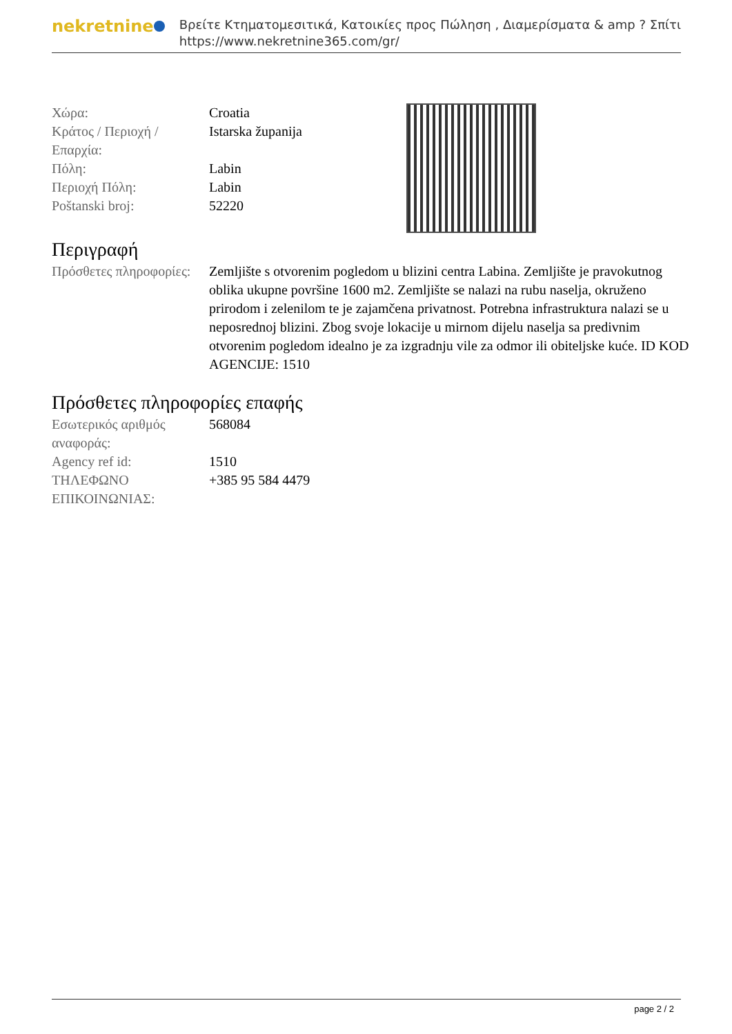nekretnine
Βρείτε Κτηματομεσιτικά, Κατοικίες προς Πώληση , Διαμερίσματα & amp ? Σπίτι
https://www.nekretnine365.com/gr/
| Χώρα: | Croatia |
| Κράτος / Περιοχή / Επαρχία: | Istarska županija |
| Πόλη: | Labin |
| Περιοχή Πόλη: | Labin |
| Poštanski broj: | 52220 |
Περιγραφή
| Πρόσθετες πληροφορίες: | Zemljište s otvorenim pogledom u blizini centra Labina. Zemljište je pravokutnog oblika ukupne površine 1600 m2. Zemljište se nalazi na rubu naselja, okruženo prirodom i zelenilom te je zajamčena privatnost. Potrebna infrastruktura nalazi se u neposrednoj blizini. Zbog svoje lokacije u mirnom dijelu naselja sa predivnim otvorenim pogledom idealno je za izgradnju vile za odmor ili obiteljske kuće. ID KOD AGENCIJE: 1510 |
Πρόσθετες πληροφορίες επαφής
| Εσωτερικός αριθμός αναφοράς: | 568084 |
| Agency ref id: | 1510 |
| ΤΗΛΕΦΩΝΟ ΕΠΙΚΟΙΝΩΝΙΑΣ: | +385 95 584 4479 |
page 2 / 2